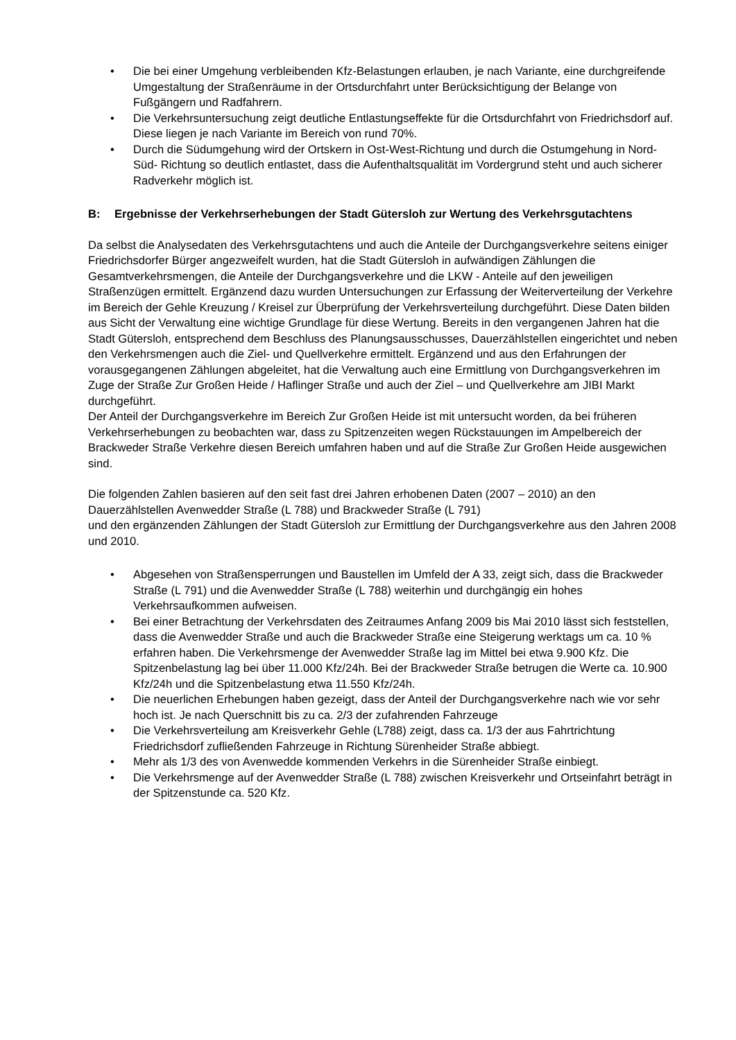• Die bei einer Umgehung verbleibenden Kfz-Belastungen erlauben, je nach Variante, eine durchgreifende Umgestaltung der Straßenräume in der Ortsdurchfahrt unter Berücksichtigung der Belange von Fußgängern und Radfahrern.
• Die Verkehrsuntersuchung zeigt deutliche Entlastungseffekte für die Ortsdurchfahrt von Friedrichsdorf auf. Diese liegen je nach Variante im Bereich von rund 70%.
• Durch die Südumgehung wird der Ortskern in Ost-West-Richtung und durch die Ostumgehung in Nord-Süd- Richtung so deutlich entlastet, dass die Aufenthaltsqualität im Vordergrund steht und auch sicherer Radverkehr möglich ist.
B: Ergebnisse der Verkehrserhebungen der Stadt Gütersloh zur Wertung des Verkehrsgutachtens
Da selbst die Analysedaten des Verkehrsgutachtens und auch die Anteile der Durchgangsverkehre seitens einiger Friedrichsdorfer Bürger angezweifelt wurden, hat die Stadt Gütersloh in aufwändigen Zählungen die Gesamtverkehrsmengen, die Anteile der Durchgangsverkehre und die LKW - Anteile auf den jeweiligen Straßenzügen ermittelt. Ergänzend dazu wurden Untersuchungen zur Erfassung der Weiterverteilung der Verkehre im Bereich der Gehle Kreuzung / Kreisel zur Überprüfung der Verkehrsverteilung durchgeführt. Diese Daten bilden aus Sicht der Verwaltung eine wichtige Grundlage für diese Wertung. Bereits in den vergangenen Jahren hat die Stadt Gütersloh, entsprechend dem Beschluss des Planungsausschusses, Dauerzählstellen eingerichtet und neben den Verkehrsmengen auch die Ziel- und Quellverkehre ermittelt. Ergänzend und aus den Erfahrungen der vorausgegangenen Zählungen abgeleitet, hat die Verwaltung auch eine Ermittlung von Durchgangsverkehren im Zuge der Straße Zur Großen Heide / Haflinger Straße und auch der Ziel – und Quellverkehre am JIBI Markt durchgeführt.
Der Anteil der Durchgangsverkehre im Bereich Zur Großen Heide ist mit untersucht worden, da bei früheren Verkehrserhebungen zu beobachten war, dass zu Spitzenzeiten wegen Rückstauungen im Ampelbereich der Brackweder Straße Verkehre diesen Bereich umfahren haben und auf die Straße Zur Großen Heide ausgewichen sind.
Die folgenden Zahlen basieren auf den seit fast drei Jahren erhobenen Daten (2007 – 2010) an den Dauerzählstellen Avenwedder Straße (L 788) und Brackweder Straße (L 791)
und den ergänzenden Zählungen der Stadt Gütersloh zur Ermittlung der Durchgangsverkehre aus den Jahren 2008 und 2010.
• Abgesehen von Straßensperrungen und Baustellen im Umfeld der A 33, zeigt sich, dass die Brackweder Straße (L 791) und die Avenwedder Straße (L 788) weiterhin und durchgängig ein hohes Verkehrsaufkommen aufweisen.
• Bei einer Betrachtung der Verkehrsdaten des Zeitraumes Anfang 2009 bis Mai 2010 lässt sich feststellen, dass die Avenwedder Straße und auch die Brackweder Straße eine Steigerung werktags um ca. 10 % erfahren haben. Die Verkehrsmenge der Avenwedder Straße lag im Mittel bei etwa 9.900 Kfz. Die Spitzenbelastung lag bei über 11.000 Kfz/24h. Bei der Brackweder Straße betrugen die Werte ca. 10.900 Kfz/24h und die Spitzenbelastung etwa 11.550 Kfz/24h.
• Die neuerlichen Erhebungen haben gezeigt, dass der Anteil der Durchgangsverkehre nach wie vor sehr hoch ist. Je nach Querschnitt bis zu ca. 2/3 der zufahrenden Fahrzeuge
• Die Verkehrsverteilung am Kreisverkehr Gehle (L788) zeigt, dass ca. 1/3 der aus Fahrtrichtung Friedrichsdorf zufließenden Fahrzeuge in Richtung Sürenheider Straße abbiegt.
• Mehr als 1/3 des von Avenwedde kommenden Verkehrs in die Sürenheider Straße einbiegt.
• Die Verkehrsmenge auf der Avenwedder Straße (L 788) zwischen Kreisverkehr und Ortseinfahrt beträgt in der Spitzenstunde ca. 520 Kfz.